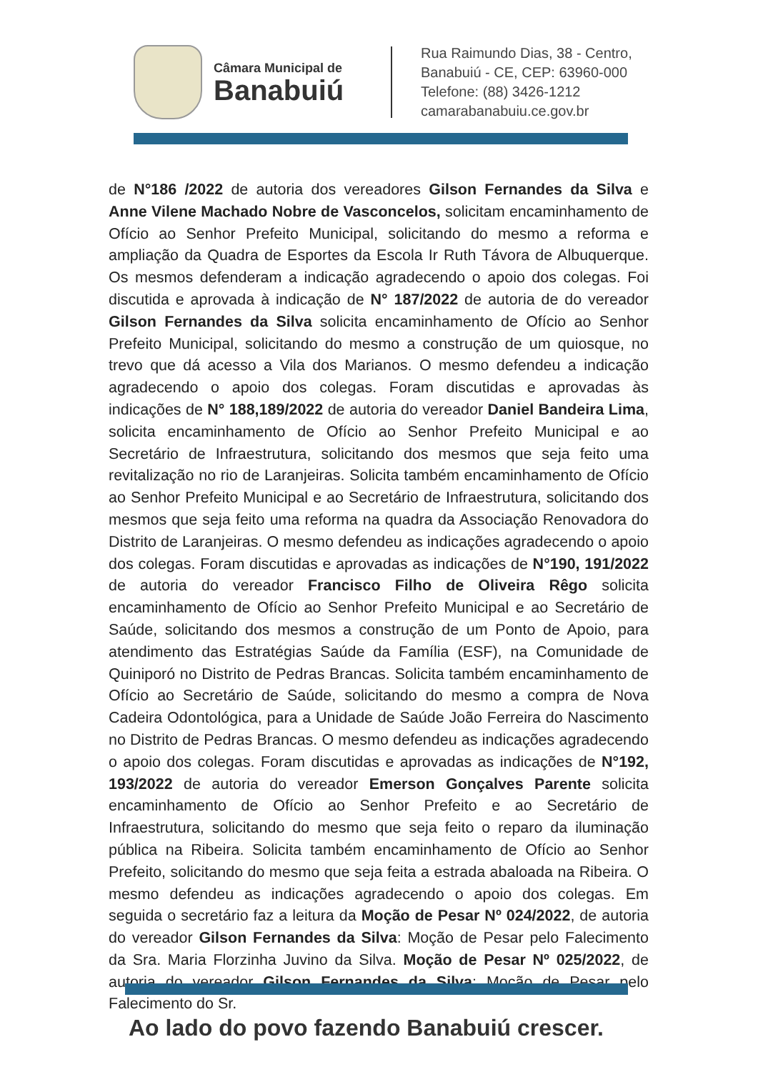Câmara Municipal de
Banabuiú
Rua Raimundo Dias, 38 - Centro,
Banabuiú - CE, CEP: 63960-000
Telefone: (88) 3426-1212
camarabanabuiu.ce.gov.br
de N°186 /2022 de autoria dos vereadores Gilson Fernandes da Silva e Anne Vilene Machado Nobre de Vasconcelos, solicitam encaminhamento de Ofício ao Senhor Prefeito Municipal, solicitando do mesmo a reforma e ampliação da Quadra de Esportes da Escola Ir Ruth Távora de Albuquerque. Os mesmos defenderam a indicação agradecendo o apoio dos colegas. Foi discutida e aprovada à indicação de N° 187/2022 de autoria de do vereador Gilson Fernandes da Silva solicita encaminhamento de Ofício ao Senhor Prefeito Municipal, solicitando do mesmo a construção de um quiosque, no trevo que dá acesso a Vila dos Marianos. O mesmo defendeu a indicação agradecendo o apoio dos colegas. Foram discutidas e aprovadas às indicações de N° 188,189/2022 de autoria do vereador Daniel Bandeira Lima, solicita encaminhamento de Ofício ao Senhor Prefeito Municipal e ao Secretário de Infraestrutura, solicitando dos mesmos que seja feito uma revitalização no rio de Laranjeiras. Solicita também encaminhamento de Ofício ao Senhor Prefeito Municipal e ao Secretário de Infraestrutura, solicitando dos mesmos que seja feito uma reforma na quadra da Associação Renovadora do Distrito de Laranjeiras. O mesmo defendeu as indicações agradecendo o apoio dos colegas. Foram discutidas e aprovadas as indicações de N°190, 191/2022 de autoria do vereador Francisco Filho de Oliveira Rêgo solicita encaminhamento de Ofício ao Senhor Prefeito Municipal e ao Secretário de Saúde, solicitando dos mesmos a construção de um Ponto de Apoio, para atendimento das Estratégias Saúde da Família (ESF), na Comunidade de Quiniporó no Distrito de Pedras Brancas. Solicita também encaminhamento de Ofício ao Secretário de Saúde, solicitando do mesmo a compra de Nova Cadeira Odontológica, para a Unidade de Saúde João Ferreira do Nascimento no Distrito de Pedras Brancas. O mesmo defendeu as indicações agradecendo o apoio dos colegas. Foram discutidas e aprovadas as indicações de N°192, 193/2022 de autoria do vereador Emerson Gonçalves Parente solicita encaminhamento de Ofício ao Senhor Prefeito e ao Secretário de Infraestrutura, solicitando do mesmo que seja feito o reparo da iluminação pública na Ribeira. Solicita também encaminhamento de Ofício ao Senhor Prefeito, solicitando do mesmo que seja feita a estrada abaloada na Ribeira. O mesmo defendeu as indicações agradecendo o apoio dos colegas. Em seguida o secretário faz a leitura da Moção de Pesar Nº 024/2022, de autoria do vereador Gilson Fernandes da Silva: Moção de Pesar pelo Falecimento da Sra. Maria Florzinha Juvino da Silva. Moção de Pesar Nº 025/2022, de autoria do vereador Gilson Fernandes da Silva: Moção de Pesar pelo Falecimento do Sr.
Ao lado do povo fazendo Banabuiú crescer.